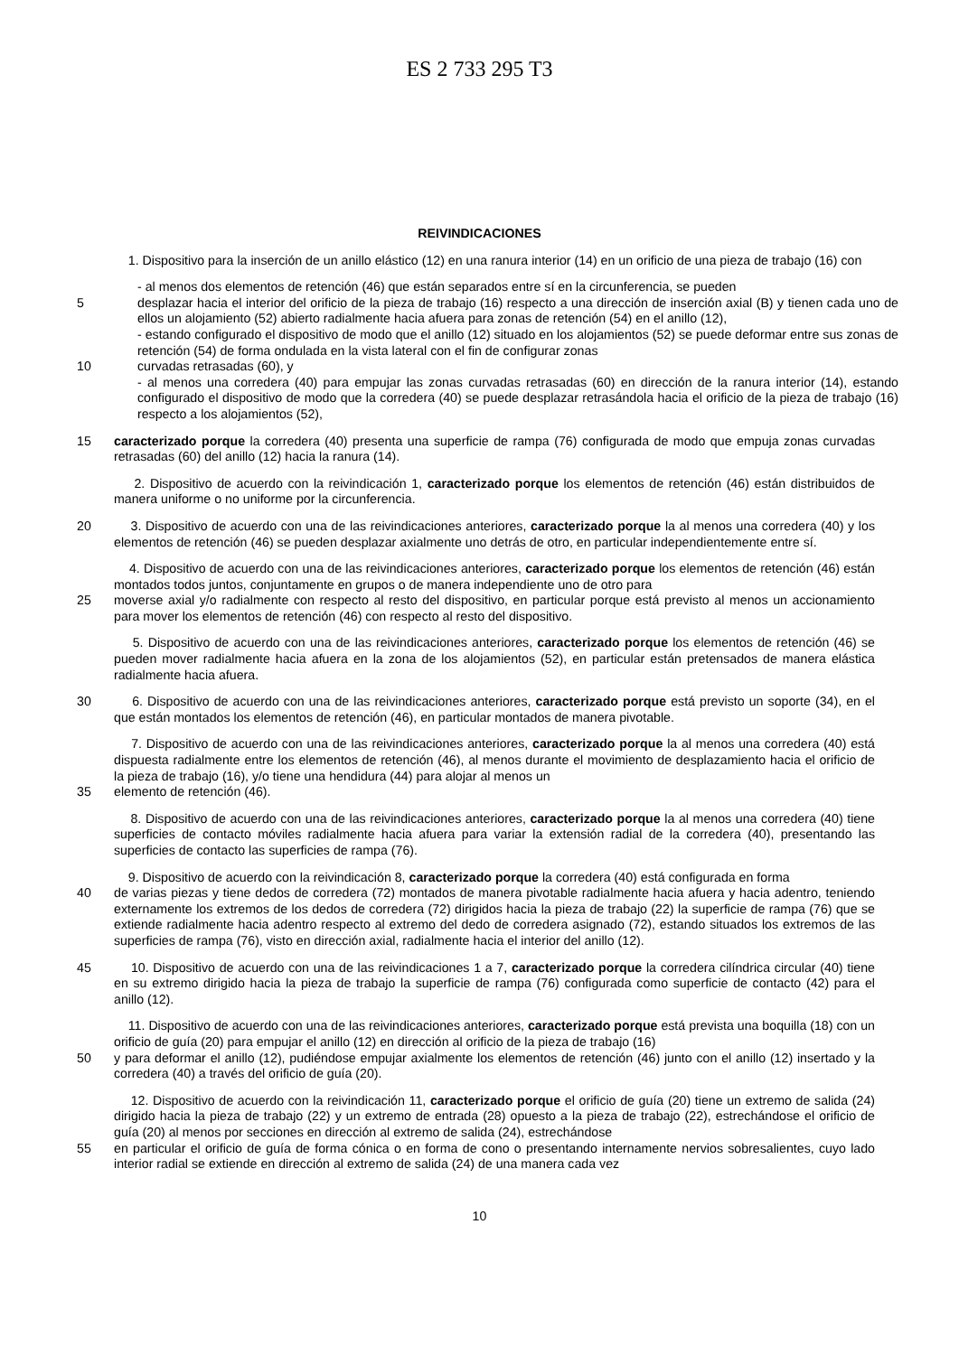ES 2 733 295 T3
REIVINDICACIONES
1. Dispositivo para la inserción de un anillo elástico (12) en una ranura interior (14) en un orificio de una pieza de trabajo (16) con
- al menos dos elementos de retención (46) que están separados entre sí en la circunferencia, se pueden
5 desplazar hacia el interior del orificio de la pieza de trabajo (16) respecto a una dirección de inserción axial (B) y tienen cada uno de ellos un alojamiento (52) abierto radialmente hacia afuera para zonas de retención (54) en el anillo (12),
- estando configurado el dispositivo de modo que el anillo (12) situado en los alojamientos (52) se puede deformar entre sus zonas de retención (54) de forma ondulada en la vista lateral con el fin de configurar zonas
10 curvadas retrasadas (60), y
- al menos una corredera (40) para empujar las zonas curvadas retrasadas (60) en dirección de la ranura interior (14), estando configurado el dispositivo de modo que la corredera (40) se puede desplazar retrasándola hacia el orificio de la pieza de trabajo (16) respecto a los alojamientos (52),
15 caracterizado porque la corredera (40) presenta una superficie de rampa (76) configurada de modo que empuja zonas curvadas retrasadas (60) del anillo (12) hacia la ranura (14).
2. Dispositivo de acuerdo con la reivindicación 1, caracterizado porque los elementos de retención (46) están distribuidos de manera uniforme o no uniforme por la circunferencia.
20 3. Dispositivo de acuerdo con una de las reivindicaciones anteriores, caracterizado porque la al menos una corredera (40) y los elementos de retención (46) se pueden desplazar axialmente uno detrás de otro, en particular independientemente entre sí.
4. Dispositivo de acuerdo con una de las reivindicaciones anteriores, caracterizado porque los elementos de retención (46) están montados todos juntos, conjuntamente en grupos o de manera independiente uno de otro para
25 moverse axial y/o radialmente con respecto al resto del dispositivo, en particular porque está previsto al menos un accionamiento para mover los elementos de retención (46) con respecto al resto del dispositivo.
5. Dispositivo de acuerdo con una de las reivindicaciones anteriores, caracterizado porque los elementos de retención (46) se pueden mover radialmente hacia afuera en la zona de los alojamientos (52), en particular están pretensados de manera elástica radialmente hacia afuera.
30 6. Dispositivo de acuerdo con una de las reivindicaciones anteriores, caracterizado porque está previsto un soporte (34), en el que están montados los elementos de retención (46), en particular montados de manera pivotable.
7. Dispositivo de acuerdo con una de las reivindicaciones anteriores, caracterizado porque la al menos una corredera (40) está dispuesta radialmente entre los elementos de retención (46), al menos durante el movimiento de desplazamiento hacia el orificio de la pieza de trabajo (16), y/o tiene una hendidura (44) para alojar al menos un
35 elemento de retención (46).
8. Dispositivo de acuerdo con una de las reivindicaciones anteriores, caracterizado porque la al menos una corredera (40) tiene superficies de contacto móviles radialmente hacia afuera para variar la extensión radial de la corredera (40), presentando las superficies de contacto las superficies de rampa (76).
9. Dispositivo de acuerdo con la reivindicación 8, caracterizado porque la corredera (40) está configurada en forma
40 de varias piezas y tiene dedos de corredera (72) montados de manera pivotable radialmente hacia afuera y hacia adentro, teniendo externamente los extremos de los dedos de corredera (72) dirigidos hacia la pieza de trabajo (22) la superficie de rampa (76) que se extiende radialmente hacia adentro respecto al extremo del dedo de corredera asignado (72), estando situados los extremos de las superficies de rampa (76), visto en dirección axial, radialmente hacia el interior del anillo (12).
45 10. Dispositivo de acuerdo con una de las reivindicaciones 1 a 7, caracterizado porque la corredera cilíndrica circular (40) tiene en su extremo dirigido hacia la pieza de trabajo la superficie de rampa (76) configurada como superficie de contacto (42) para el anillo (12).
11. Dispositivo de acuerdo con una de las reivindicaciones anteriores, caracterizado porque está prevista una boquilla (18) con un orificio de guía (20) para empujar el anillo (12) en dirección al orificio de la pieza de trabajo (16)
50 y para deformar el anillo (12), pudiéndose empujar axialmente los elementos de retención (46) junto con el anillo (12) insertado y la corredera (40) a través del orificio de guía (20).
12. Dispositivo de acuerdo con la reivindicación 11, caracterizado porque el orificio de guía (20) tiene un extremo de salida (24) dirigido hacia la pieza de trabajo (22) y un extremo de entrada (28) opuesto a la pieza de trabajo (22), estrechándose el orificio de guía (20) al menos por secciones en dirección al extremo de salida (24), estrechándose
55 en particular el orificio de guía de forma cónica o en forma de cono o presentando internamente nervios sobresalientes, cuyo lado interior radial se extiende en dirección al extremo de salida (24) de una manera cada vez
10